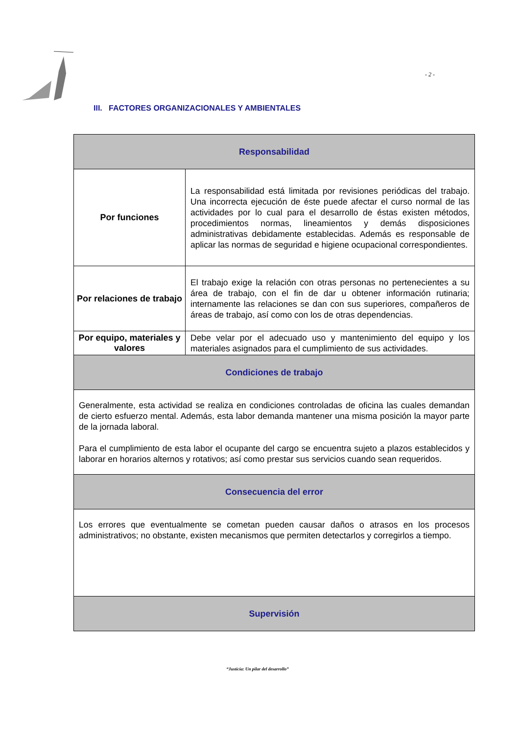- 2 -
III. FACTORES ORGANIZACIONALES Y AMBIENTALES
| Responsabilidad | |
| Por funciones | La responsabilidad está limitada por revisiones periódicas del trabajo. Una incorrecta ejecución de éste puede afectar el curso normal de las actividades por lo cual para el desarrollo de éstas existen métodos, procedimientos normas, lineamientos y demás disposiciones administrativas debidamente establecidas. Además es responsable de aplicar las normas de seguridad e higiene ocupacional correspondientes. |
| Por relaciones de trabajo | El trabajo exige la relación con otras personas no pertenecientes a su área de trabajo, con el fin de dar u obtener información rutinaria; internamente las relaciones se dan con sus superiores, compañeros de áreas de trabajo, así como con los de otras dependencias. |
| Por equipo, materiales y valores | Debe velar por el adecuado uso y mantenimiento del equipo y los materiales asignados para el cumplimiento de sus actividades. |
| Condiciones de trabajo | |
| Generalmente, esta actividad se realiza en condiciones controladas de oficina las cuales demandan de cierto esfuerzo mental. Además, esta labor demanda mantener una misma posición la mayor parte de la jornada laboral. Para el cumplimiento de esta labor el ocupante del cargo se encuentra sujeto a plazos establecidos y laborar en horarios alternos y rotativos; así como prestar sus servicios cuando sean requeridos. | |
| Consecuencia del error | |
| Los errores que eventualmente se cometan pueden causar daños o atrasos en los procesos administrativos; no obstante, existen mecanismos que permiten detectarlos y corregirlos a tiempo. | |
| Supervisión | |
“Justicia: Un pilar del desarrollo”